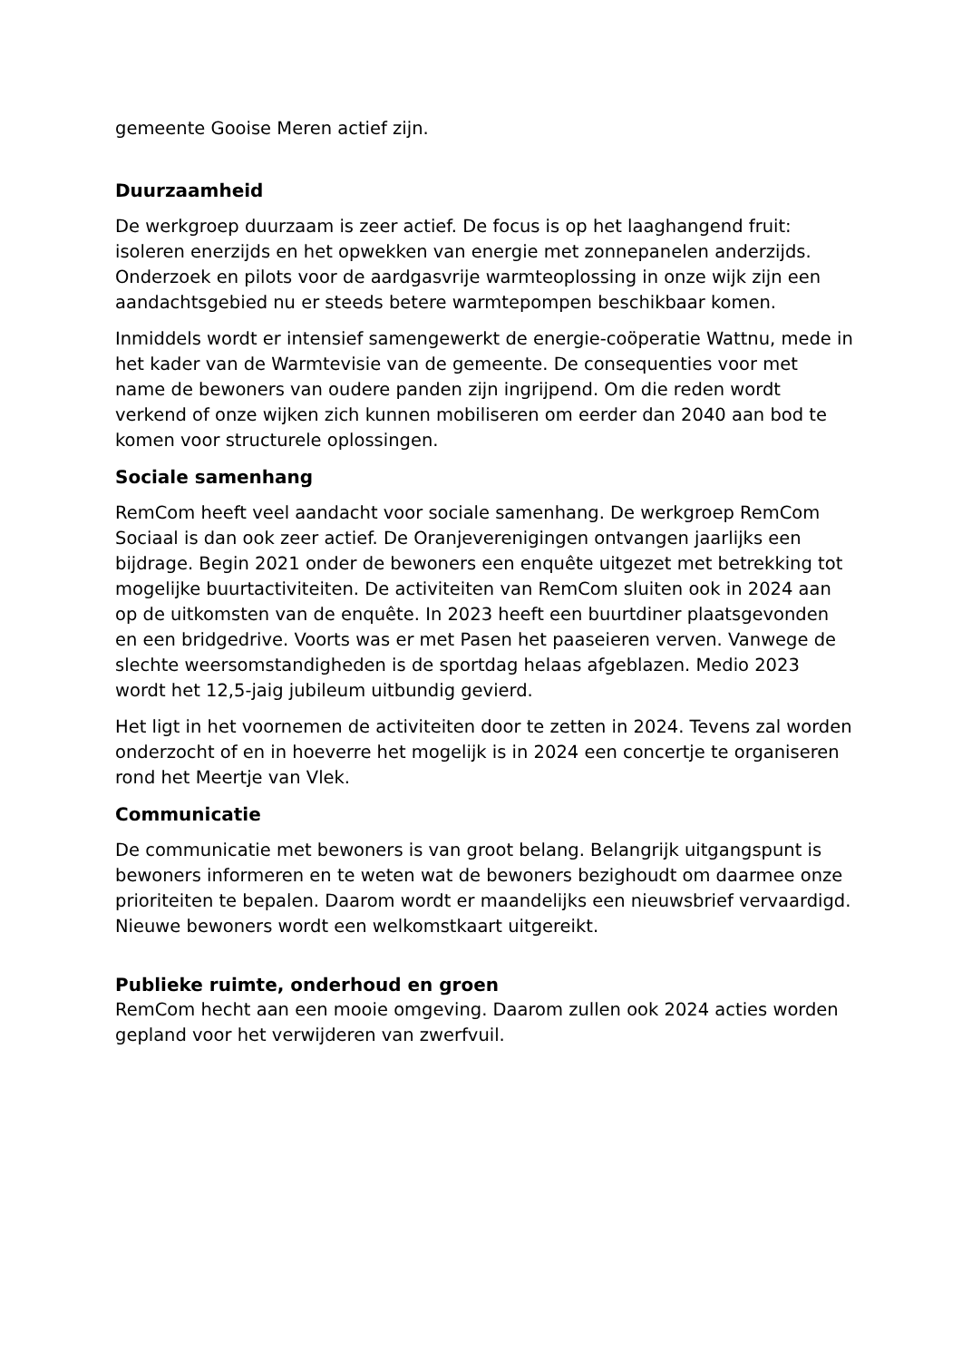gemeente Gooise Meren actief zijn.
Duurzaamheid
De werkgroep duurzaam is zeer actief. De focus is op het laaghangend fruit: isoleren enerzijds en het opwekken van energie met zonnepanelen anderzijds. Onderzoek en pilots voor de aardgasvrije warmteoplossing in onze wijk zijn een aandachtsgebied nu er steeds betere warmtepompen beschikbaar komen.
Inmiddels wordt er intensief samengewerkt de energie-coöperatie Wattnu, mede in het kader van de Warmtevisie van de gemeente. De consequenties voor met name de bewoners van oudere panden zijn ingrijpend. Om die reden wordt verkend of onze wijken zich kunnen mobiliseren om eerder dan 2040 aan bod te komen voor structurele oplossingen.
Sociale samenhang
RemCom heeft veel aandacht voor sociale samenhang. De werkgroep RemCom Sociaal is dan ook zeer actief. De Oranjeverenigingen ontvangen jaarlijks een bijdrage. Begin 2021 onder de bewoners een enquête uitgezet met betrekking tot mogelijke buurtactiviteiten. De activiteiten van RemCom sluiten ook in 2024 aan op de uitkomsten van de enquête. In 2023 heeft een buurtdiner plaatsgevonden en een bridgedrive. Voorts was er met Pasen het paaseieren verven. Vanwege de slechte weersomstandigheden is de sportdag helaas afgeblazen. Medio 2023 wordt het 12,5-jaig jubileum uitbundig gevierd.
Het ligt in het voornemen de activiteiten door te zetten in 2024. Tevens zal worden onderzocht of en in hoeverre het mogelijk is in 2024 een concertje te organiseren rond het Meertje van Vlek.
Communicatie
De communicatie met bewoners is van groot belang. Belangrijk uitgangspunt is bewoners informeren en te weten wat de bewoners bezighoudt om daarmee onze prioriteiten te bepalen. Daarom wordt er maandelijks een nieuwsbrief vervaardigd. Nieuwe bewoners wordt een welkomstkaart uitgereikt.
Publieke ruimte, onderhoud en groen
RemCom hecht aan een mooie omgeving. Daarom zullen ook 2024 acties worden gepland voor het verwijderen van zwerfvuil.